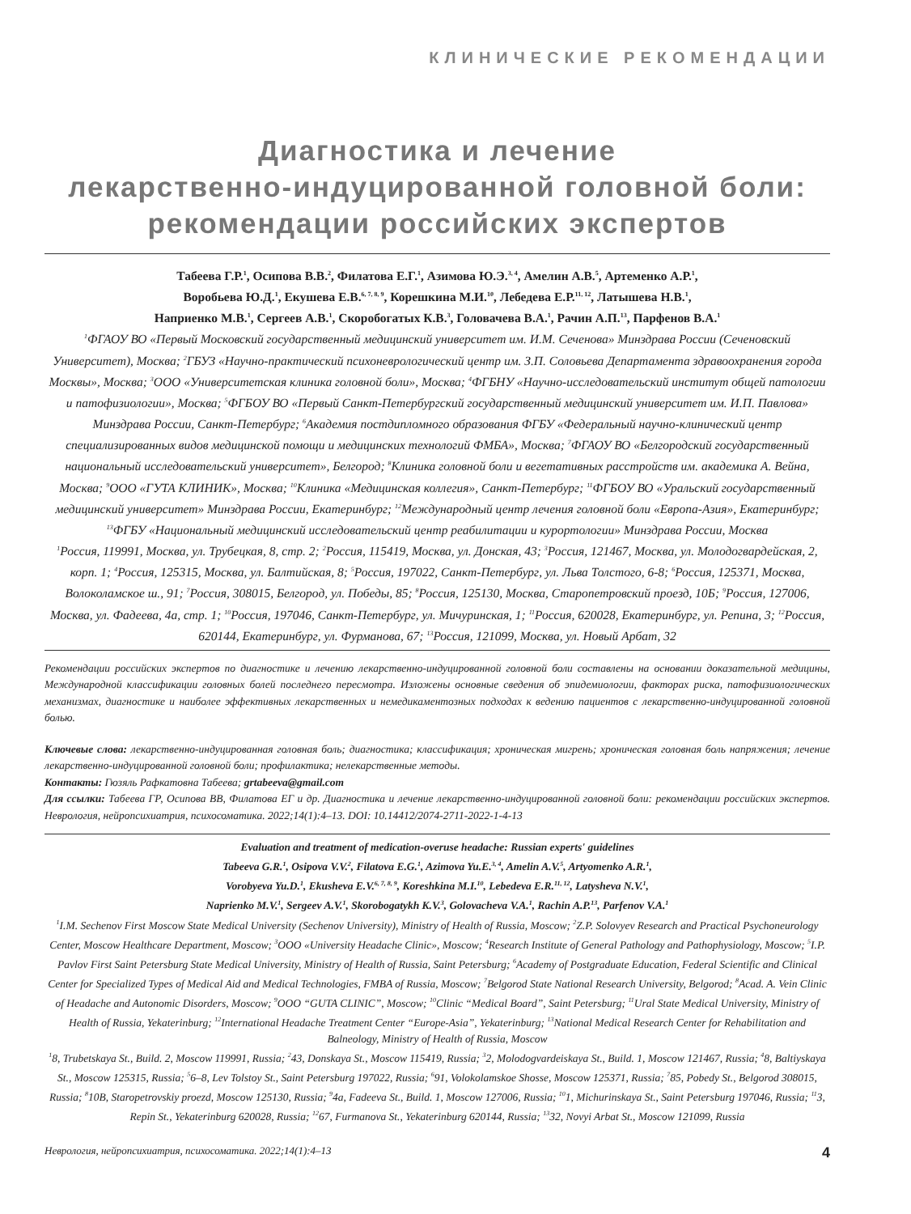КЛИНИЧЕСКИЕ РЕКОМЕНДАЦИИ
Диагностика и лечение
лекарственно-индуцированной головной боли:
рекомендации российских экспертов
Табеева Г.Р.<sup>1</sup>, Осипова В.В.<sup>2</sup>, Филатова Е.Г.<sup>1</sup>, Азимова Ю.Э.<sup>3, 4</sup>, Амелин А.В.<sup>5</sup>, Артеменко А.Р.<sup>1</sup>,
Воробьева Ю.Д.<sup>1</sup>, Екушева Е.В.<sup>6, 7, 8, 9</sup>, Корешкина М.И.<sup>10</sup>, Лебедева Е.Р.<sup>11, 12</sup>, Латышева Н.В.<sup>1</sup>,
Наприенко М.В.<sup>1</sup>, Сергеев А.В.<sup>1</sup>, Скоробогатых К.В.<sup>3</sup>, Головачева В.А.<sup>1</sup>, Рачин А.П.<sup>13</sup>, Парфенов В.А.<sup>1</sup>
<sup>1</sup> ФГАОУ ВО «Первый Московский государственный медицинский университет им. И.М. Сеченова» Минздрава России (Сеченовский Университет), Москва; <sup>2</sup>ГБУЗ «Научно-практический психоневрологический центр им. З.П. Соловьева Департамента здравоохранения города Москвы», Москва; <sup>3</sup>ООО «Университетская клиника головной боли», Москва; <sup>4</sup>ФГБНУ «Научно-исследовательский институт общей патологии и патофизиологии», Москва; <sup>5</sup>ФГБОУ ВО «Первый Санкт-Петербургский государственный медицинский университет им. И.П. Павлова» Минздрава России, Санкт-Петербург; <sup>6</sup>Академия постдипломного образования ФГБУ «Федеральный научно-клинический центр специализированных видов медицинской помощи и медицинских технологий ФМБА», Москва; <sup>7</sup>ФГАОУ ВО «Белгородский государственный национальный исследовательский университет», Белгород; <sup>8</sup>Клиника головной боли и вегетативных расстройств им. академика А. Вейна, Москва; <sup>9</sup>ООО «ГУТА КЛИНИК», Москва; <sup>10</sup>Клиника «Медицинская коллегия», Санкт-Петербург; <sup>11</sup>ФГБОУ ВО «Уральский государственный медицинский университет» Минздрава России, Екатеринбург; <sup>12</sup>Международный центр лечения головной боли «Европа-Азия», Екатеринбург; <sup>13</sup>ФГБУ «Национальный медицинский исследовательский центр реабилитации и курортологии» Минздрава России, Москва
<sup>1</sup> Россия, 119991, Москва, ул. Трубецкая, 8, стр. 2; <sup>2</sup>Россия, 115419, Москва, ул. Донская, 43; <sup>3</sup>Россия, 121467, Москва, ул. Молодогвардейская, 2, корп. 1; <sup>4</sup>Россия, 125315, Москва, ул. Балтийская, 8; <sup>5</sup>Россия, 197022, Санкт-Петербург, ул. Льва Толстого, 6-8; <sup>6</sup>Россия, 125371, Москва, Волоколамское ш., 91; <sup>7</sup>Россия, 308015, Белгород, ул. Победы, 85; <sup>8</sup>Россия, 125130, Москва, Старопетровский проезд, 10Б; <sup>9</sup>Россия, 127006, Москва, ул. Фадеева, 4а, стр. 1; <sup>10</sup>Россия, 197046, Санкт-Петербург, ул. Мичуринская, 1; <sup>11</sup>Россия, 620028, Екатеринбург, ул. Репина, 3; <sup>12</sup>Россия, 620144, Екатеринбург, ул. Фурманова, 67; <sup>13</sup>Россия, 121099, Москва, ул. Новый Арбат, 32
Рекомендации российских экспертов по диагностике и лечению лекарственно-индуцированной головной боли составлены на основании доказательной медицины, Международной классификации головных болей последнего пересмотра. Изложены основные сведения об эпидемиологии, факторах риска, патофизиологических механизмах, диагностике и наиболее эффективных лекарственных и немедикаментозных подходах к ведению пациентов с лекарственно-индуцированной головной болью.
Ключевые слова: лекарственно-индуцированная головная боль; диагностика; классификация; хроническая мигрень; хроническая головная боль напряжения; лечение лекарственно-индуцированной головной боли; профилактика; нелекарственные методы.
Контакты: Гюзяль Рафкатовна Табеева; grtabeeva@gmail.com
Для ссылки: Табеева ГР, Осипова ВВ, Филатова ЕГ и др. Диагностика и лечение лекарственно-индуцированной головной боли: рекомендации российских экспертов. Неврология, нейропсихиатрия, психосоматика. 2022;14(1):4–13. DOI: 10.14412/2074-2711-2022-1-4-13
Evaluation and treatment of medication-overuse headache: Russian experts' guidelines
Tabeeva G.R.<sup>1</sup>, Osipova V.V.<sup>2</sup>, Filatova E.G.<sup>1</sup>, Azimova Yu.E.<sup>3, 4</sup>, Amelin A.V.<sup>5</sup>, Artyomenko A.R.<sup>1</sup>,
Vorobyeva Yu.D.<sup>1</sup>, Ekusheva E.V.<sup>6, 7, 8, 9</sup>, Koreshkina M.I.<sup>10</sup>, Lebedeva E.R.<sup>11, 12</sup>, Latysheva N.V.<sup>1</sup>,
Naprienko M.V.<sup>1</sup>, Sergeev A.V.<sup>1</sup>, Skorobogatykh K.V.<sup>3</sup>, Golovacheva V.A.<sup>1</sup>, Rachin A.P.<sup>13</sup>, Parfenov V.A.<sup>1</sup>
<sup>1</sup> I.M. Sechenov First Moscow State Medical University (Sechenov University), Ministry of Health of Russia, Moscow; <sup>2</sup>Z.P. Solovyev Research and Practical Psychoneurology Center, Moscow Healthcare Department, Moscow; <sup>3</sup>OOO «University Headache Clinic», Moscow; <sup>4</sup>Research Institute of General Pathology and Pathophysiology, Moscow; <sup>5</sup>I.P. Pavlov First Saint Petersburg State Medical University, Ministry of Health of Russia, Saint Petersburg; <sup>6</sup>Academy of Postgraduate Education, Federal Scientific and Clinical Center for Specialized Types of Medical Aid and Medical Technologies, FMBA of Russia, Moscow; <sup>7</sup>Belgorod State National Research University, Belgorod; <sup>8</sup>Acad. A. Vein Clinic of Headache and Autonomic Disorders, Moscow; <sup>9</sup>OOO “GUTA CLINIC”, Moscow; <sup>10</sup>Clinic “Medical Board”, Saint Petersburg; <sup>11</sup>Ural State Medical University, Ministry of Health of Russia, Yekaterinburg; <sup>12</sup>International Headache Treatment Center “Europe-Asia”, Yekaterinburg; <sup>13</sup>National Medical Research Center for Rehabilitation and Balneology, Ministry of Health of Russia, Moscow
<sup>1</sup> 8, Trubetskaya St., Build. 2, Moscow 119991, Russia; <sup>2</sup>43, Donskaya St., Moscow 115419, Russia; <sup>3</sup>2, Molodogvardeiskaya St., Build. 1, Moscow 121467, Russia; <sup>4</sup>8, Baltiyskaya St., Moscow 125315, Russia; <sup>5</sup>6–8, Lev Tolstoy St., Saint Petersburg 197022, Russia; <sup>6</sup>91, Volokolamskoe Shosse, Moscow 125371, Russia; <sup>7</sup>85, Pobedy St., Belgorod 308015, Russia; <sup>8</sup>10B, Staropetrovskiy proezd, Moscow 125130, Russia; <sup>9</sup>4a, Fadeeva St., Build. 1, Moscow 127006, Russia; <sup>10</sup>1, Michurinskaya St., Saint Petersburg 197046, Russia; <sup>11</sup>3, Repin St., Yekaterinburg 620028, Russia; <sup>12</sup>67, Furmanova St., Yekaterinburg 620144, Russia; <sup>13</sup>32, Novyi Arbat St., Moscow 121099, Russia
Неврология, нейропсихиатрия, психосоматика. 2022;14(1):4–13 4